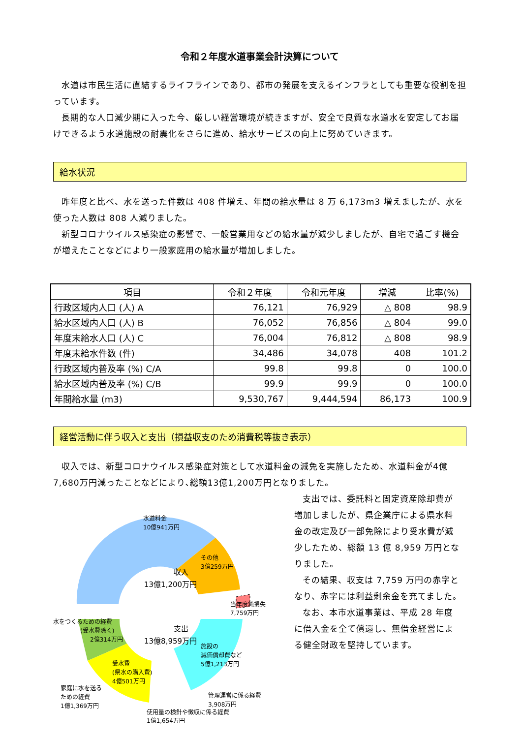令和２年度水道事業会計決算について
水道は市民生活に直結するライフラインであり、都市の発展を支えるインフラとしても重要な役割を担っています。
長期的な人口減少期に入った今、厳しい経営環境が続きますが、安全で良質な水道水を安定してお届けできるよう水道施設の耐震化をさらに進め、給水サービスの向上に努めていきます。
給水状況
昨年度と比べ、水を送った件数は 408 件増え、年間の給水量は 8 万 6,173m3 増えましたが、水を使った人数は 808 人減りました。
新型コロナウイルス感染症の影響で、一般営業用などの給水量が減少しましたが、自宅で過ごす機会が増えたことなどにより一般家庭用の給水量が増加しました。
| 項目 | 令和２年度 | 令和元年度 | 増減 | 比率(%) |
| --- | --- | --- | --- | --- |
| 行政区域内人口 (人) A | 76,121 | 76,929 | △ 808 | 98.9 |
| 給水区域内人口 (人) B | 76,052 | 76,856 | △ 804 | 99.0 |
| 年度末給水人口 (人) C | 76,004 | 76,812 | △ 808 | 98.9 |
| 年度末給水件数 (件) | 34,486 | 34,078 | 408 | 101.2 |
| 行政区域内普及率 (%) C/A | 99.8 | 99.8 | 0 | 100.0 |
| 給水区域内普及率 (%) C/B | 99.9 | 99.9 | 0 | 100.0 |
| 年間給水量 (m3) | 9,530,767 | 9,444,594 | 86,173 | 100.9 |
経営活動に伴う収入と支出（損益収支のため消費税等抜き表示）
収入では、新型コロナウイルス感染症対策として水道料金の減免を実施したため、水道料金が4億7,680万円減ったことなどにより､総額13億1,200万円となりました。
水道料金
10億941万円
その他
3億259万円
収入
13億1,200万円
当年度純損失
7,759万円
支出
13億8,959万円
水をつくるための経費
(受水費除く)
2億314万円
施設の
減価償却費など
5億1,213万円
受水費
(県水の購入費)
4億501万円
管理運営に係る経費
3,908万円
家庭に水を送る
ための経費
1億1,369万円
支出では、委託料と固定資産除却費が増加しましたが、県企業庁による県水料金の改定及び一部免除により受水費が減少したため、総額 13 億 8,959 万円となりました。
その結果、収支は 7,759 万円の赤字となり、赤字には利益剰余金を充てました。
なお、本市水道事業は、平成 28 年度に借入金を全て償還し、無借金経営による健全財政を堅持しています。
使用量の検針や徴収に係る経費
1億1,654万円